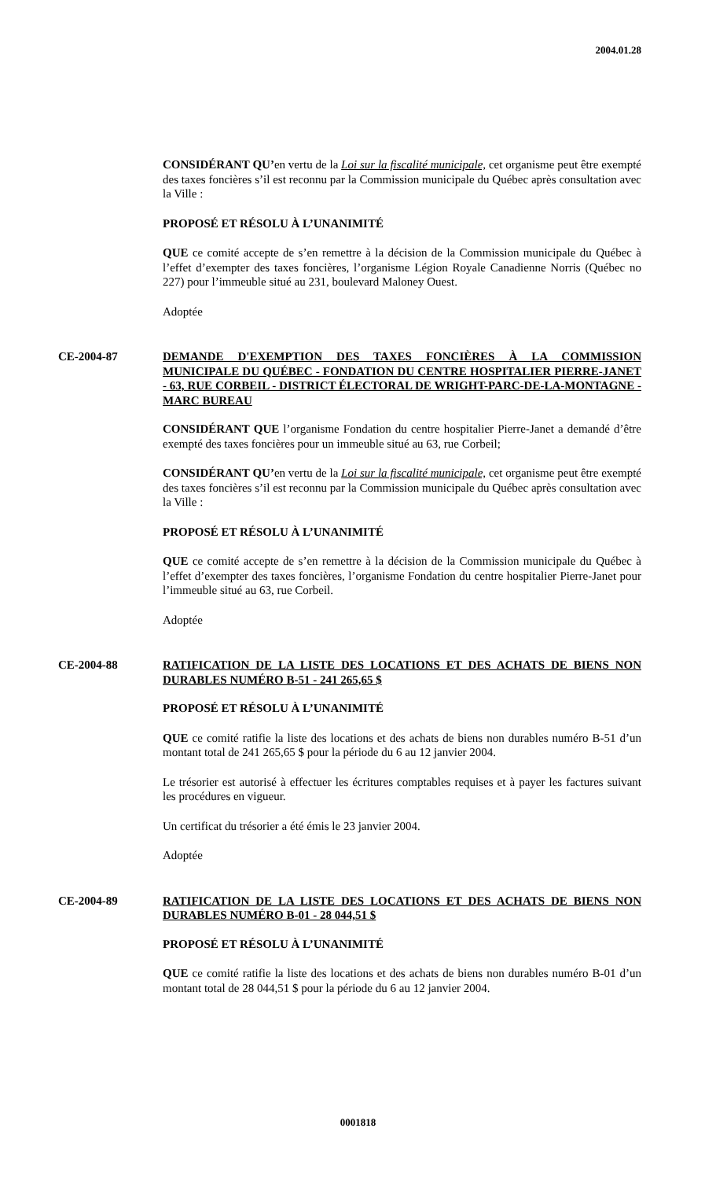2004.01.28
CONSIDÉRANT QU’en vertu de la Loi sur la fiscalité municipale, cet organisme peut être exempté des taxes foncières s’il est reconnu par la Commission municipale du Québec après consultation avec la Ville :
PROPOSÉ ET RÉSOLU À L’UNANIMITÉ
QUE ce comité accepte de s’en remettre à la décision de la Commission municipale du Québec à l’effet d’exempter des taxes foncières, l’organisme Légion Royale Canadienne Norris (Québec no 227) pour l’immeuble situé au 231, boulevard Maloney Ouest.
Adoptée
CE-2004-87 DEMANDE D'EXEMPTION DES TAXES FONCIÈRES À LA COMMISSION MUNICIPALE DU QUÉBEC - FONDATION DU CENTRE HOSPITALIER PIERRE-JANET - 63, RUE CORBEIL - DISTRICT ÉLECTORAL DE WRIGHT-PARC-DE-LA-MONTAGNE - MARC BUREAU
CONSIDÉRANT QUE l’organisme Fondation du centre hospitalier Pierre-Janet a demandé d’être exempté des taxes foncières pour un immeuble situé au 63, rue Corbeil;
CONSIDÉRANT QU’en vertu de la Loi sur la fiscalité municipale, cet organisme peut être exempté des taxes foncières s’il est reconnu par la Commission municipale du Québec après consultation avec la Ville :
PROPOSÉ ET RÉSOLU À L’UNANIMITÉ
QUE ce comité accepte de s’en remettre à la décision de la Commission municipale du Québec à l’effet d’exempter des taxes foncières, l’organisme Fondation du centre hospitalier Pierre-Janet pour l’immeuble situé au 63, rue Corbeil.
Adoptée
CE-2004-88 RATIFICATION DE LA LISTE DES LOCATIONS ET DES ACHATS DE BIENS NON DURABLES NUMÉRO B-51 - 241 265,65 $
PROPOSÉ ET RÉSOLU À L’UNANIMITÉ
QUE ce comité ratifie la liste des locations et des achats de biens non durables numéro B-51 d’un montant total de 241 265,65 $ pour la période du 6 au 12 janvier 2004.
Le trésorier est autorisé à effectuer les écritures comptables requises et à payer les factures suivant les procédures en vigueur.
Un certificat du trésorier a été émis le 23 janvier 2004.
Adoptée
CE-2004-89 RATIFICATION DE LA LISTE DES LOCATIONS ET DES ACHATS DE BIENS NON DURABLES NUMÉRO B-01 - 28 044,51 $
PROPOSÉ ET RÉSOLU À L’UNANIMITÉ
QUE ce comité ratifie la liste des locations et des achats de biens non durables numéro B-01 d’un montant total de 28 044,51 $ pour la période du 6 au 12 janvier 2004.
0001818